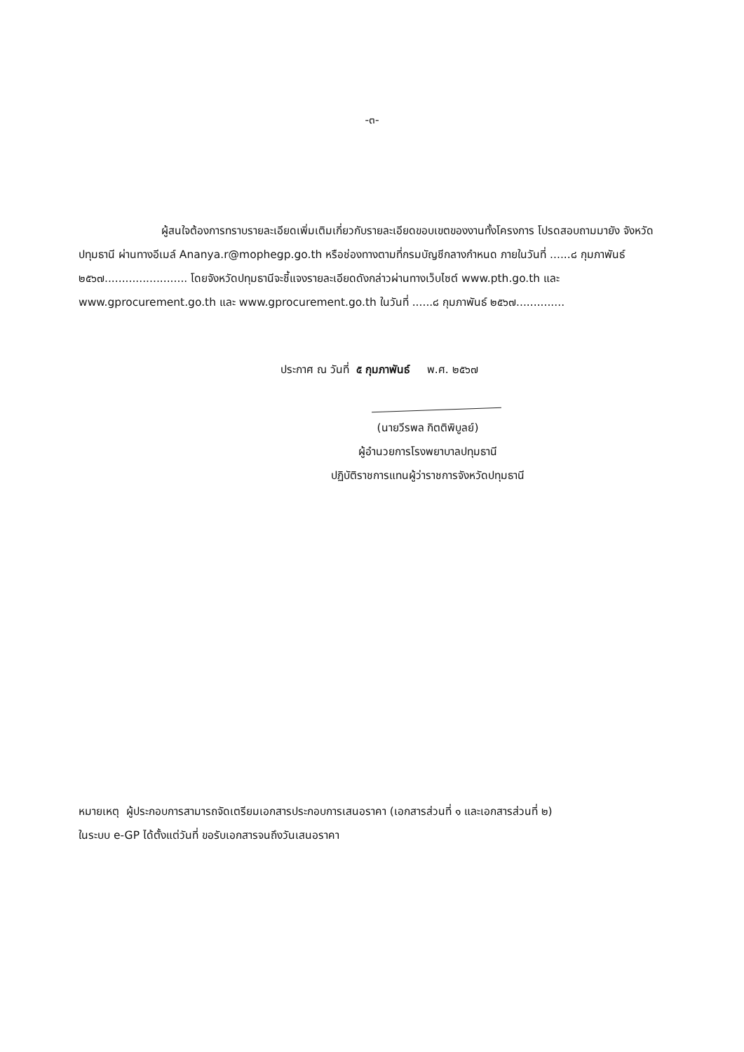-๓-
ผู้สนใจต้องการทราบรายละเอียดเพิ่มเติมเกี่ยวกับรายละเอียดขอบเขตของงานทั้งโครงการ โปรดสอบถามมายัง จังหวัดปทุมธานี ผ่านทางอีเมล์ Ananya.r@mophegp.go.th หรือช่องทางตามที่กรมบัญชีกลางกำหนด ภายในวันที่ ......๘ กุมภาพันธ์ ๒๕๖๗........................ โดยจังหวัดปทุมธานีจะชี้แจงรายละเอียดดังกล่าวผ่านทางเว็บไซต์ www.pth.go.th และ www.gprocurement.go.th และ www.gprocurement.go.th ในวันที่ ......๘ กุมภาพันธ์ ๒๕๖๗..............
ประกาศ ณ วันที่ ๕ กุมภาพันธ์ พ.ศ. ๒๕๖๗
(นายวีรพล กิตติพิบูลย์)
ผู้อำนวยการโรงพยาบาลปทุมธานี
ปฏิบัติราชการแทนผู้ว่าราชการจังหวัดปทุมธานี
หมายเหตุ ผู้ประกอบการสามารถจัดเตรียมเอกสารประกอบการเสนอราคา (เอกสารส่วนที่ ๑ และเอกสารส่วนที่ ๒)
ในระบบ e-GP ได้ตั้งแต่วันที่ ขอรับเอกสารจนถึงวันเสนอราคา